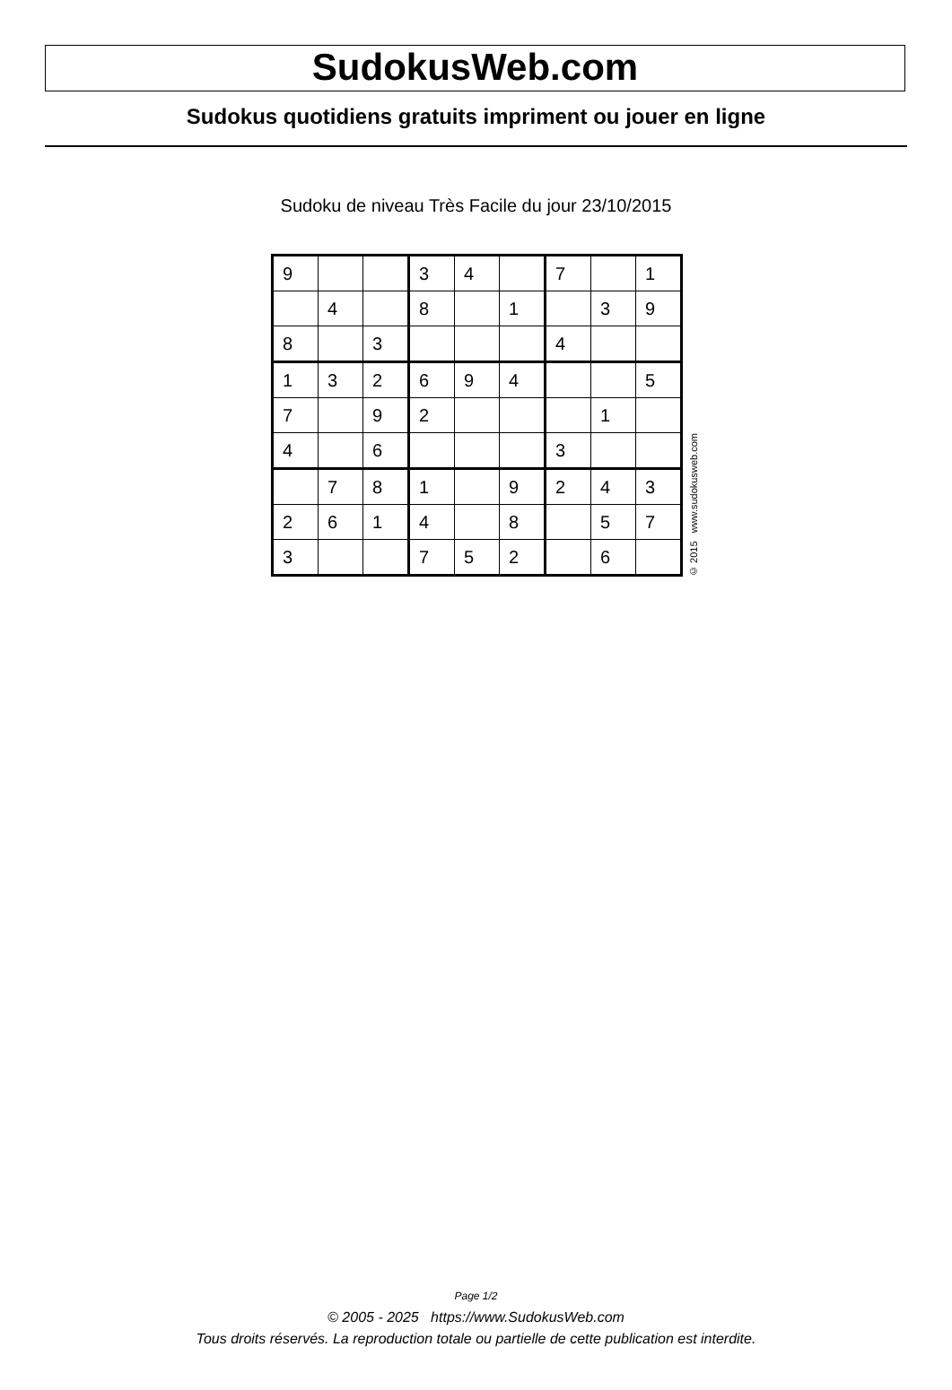SudokusWeb.com
Sudokus quotidiens gratuits impriment ou jouer en ligne
Sudoku de niveau Très Facile du jour 23/10/2015
| 9 | | | 3 | 4 | | 7 | | 1 |
| | 4 | | 8 | | 1 | | 3 | 9 |
| 8 | | 3 | | | | 4 | | |
| 1 | 3 | 2 | 6 | 9 | 4 | | | 5 |
| 7 | | 9 | 2 | | | | 1 | |
| 4 | | 6 | | | | 3 | | |
| | 7 | 8 | 1 | | 9 | 2 | 4 | 3 |
| 2 | 6 | 1 | 4 | | 8 | | 5 | 7 |
| 3 | | | 7 | 5 | 2 | | 6 | |
© 2015 www.sudokusweb.com
Page 1/2
© 2005 - 2025 https://www.SudokusWeb.com
Tous droits réservés. La reproduction totale ou partielle de cette publication est interdite.